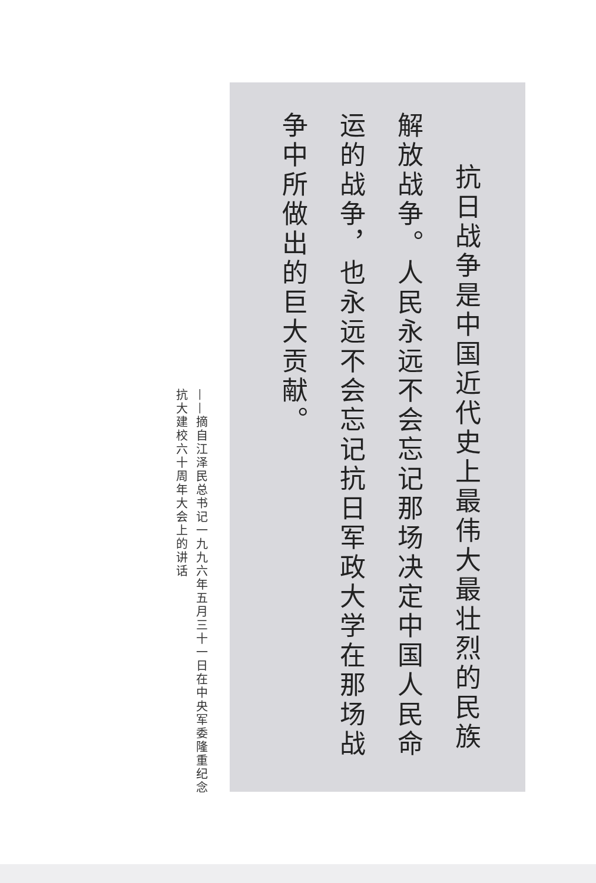抗日战争是中国近代史上最伟大最壮烈的民族解放战争。人民永远不会忘记那场决定中国人民命运的战争，也永远不会忘记抗日军政大学在那场战争中所做出的巨大贡献。
——摘自江泽民总书记一九九六年五月三十一日在中央军委隆重纪念抗大建校六十周年大会上的讲话